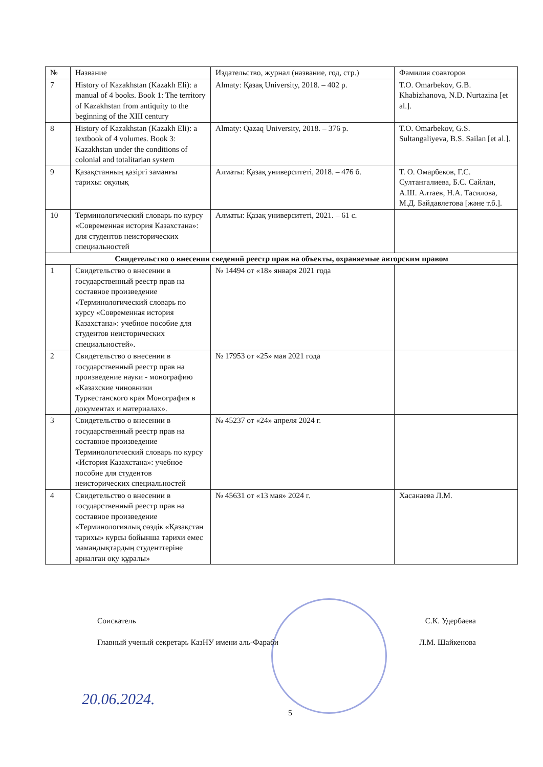| № | Название | Издательство, журнал (название, год, стр.) | Фамилия соавторов |
| --- | --- | --- | --- |
| 7 | History of Kazakhstan (Kazakh Eli): a manual of 4 books. Book 1: The territory of Kazakhstan from antiquity to the beginning of the XIII century | Almaty: Қазақ University, 2018. – 402 p. | T.O. Omarbekov, G.B. Khabizhanova, N.D. Nurtazina [et al.]. |
| 8 | History of Kazakhstan (Kazakh Eli): a textbook of 4 volumes. Book 3: Kazakhstan under the conditions of colonial and totalitarian system | Almaty: Qazaq University, 2018. – 376 p. | T.O. Omarbekov, G.S. Sultangaliyeva, B.S. Sailan [et al.]. |
| 9 | Қазақстанның қазіргі заманғы тарихы: оқулық | Алматы: Қазақ университеті, 2018. – 476 б. | Т. О. Омарбеков, Г.С. Султангалиева, Б.С. Сайлан, А.Ш. Алтаев, Н.А. Тасилова, М.Д. Байдавлетова [және т.б.]. |
| 10 | Терминологический словарь по курсу «Современная история Казахстана»: для студентов неисторических специальностей | Алматы: Қазақ университеті, 2021. – 61 с. | |
| Свидетельство о внесении сведений реестр прав на объекты, охраняемые авторским правом | | | |
| 1 | Свидетельство о внесении в государственный реестр прав на составное произведение «Терминологический словарь по курсу «Современная история Казахстана»: учебное пособие для студентов неисторических специальностей». | № 14494 от «18» января 2021 года | |
| 2 | Свидетельство о внесении в государственный реестр прав на произведение науки - монографию «Казахские чиновники Туркестанского края Монография в документах и материалах». | № 17953 от «25» мая 2021 года | |
| 3 | Свидетельство о внесении в государственный реестр прав на составное произведение Терминологический словарь по курсу «История Казахстана»: учебное пособие для студентов неисторических специальностей | № 45237 от «24» апреля 2024 г. | |
| 4 | Свидетельство о внесении в государственный реестр прав на составное произведение «Терминологиялық сөздік «Қазақстан тарихы» курсы бойынша тарихи емес мамандықтардың студенттеріне арналған оқу құралы» | № 45631 от «13 мая» 2024 г. | Хасанаева Л.М. |
Соискатель С.К. Удербаева
Главный ученый секретарь КазНУ имени аль-Фараби Л.М. Шайкенова
20.06.2024.
5